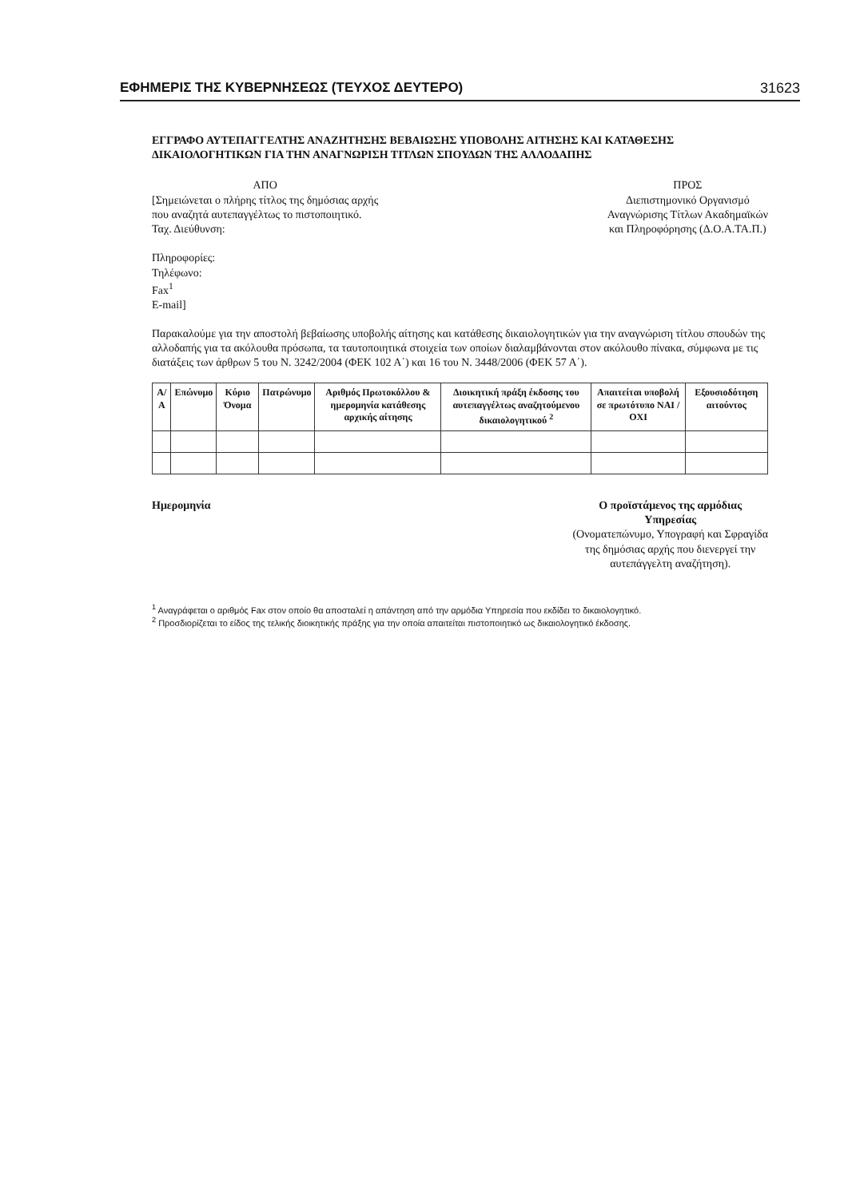ΕΦΗΜΕΡΙΣ ΤΗΣ ΚΥΒΕΡΝΗΣΕΩΣ (ΤΕΥΧΟΣ ΔΕΥΤΕΡΟ) 31623
ΕΓΓΡΑΦΟ ΑΥΤΕΠΑΓΓΕΛΤΗΣ ΑΝΑΖΗΤΗΣΗΣ ΒΕΒΑΙΩΣΗΣ ΥΠΟΒΟΛΗΣ ΑΙΤΗΣΗΣ ΚΑΙ ΚΑΤΑΘΕΣΗΣ ΔΙΚΑΙΟΛΟΓΗΤΙΚΩΝ ΓΙΑ ΤΗΝ ΑΝΑΓΝΩΡΙΣΗ ΤΙΤΛΩΝ ΣΠΟΥΔΩΝ ΤΗΣ ΑΛΛΟΔΑΠΗΣ
ΑΠΟ
[Σημειώνεται ο πλήρης τίτλος της δημόσιας αρχής
που αναζητά αυτεπαγγέλτως το πιστοποιητικό.
Ταχ. Διεύθυνση:
Πληροφορίες:
Τηλέφωνο:
Fax<sup>1</sup>
E-mail]
ΠΡΟΣ
Διεπιστημονικό Οργανισμό
Αναγνώρισης Τίτλων Ακαδημαϊκών
και Πληροφόρησης (Δ.Ο.Α.ΤΑ.Π.)
Παρακαλούμε για την αποστολή βεβαίωσης υποβολής αίτησης και κατάθεσης δικαιολογητικών για την αναγνώριση τίτλου σπουδών της αλλοδαπής για τα ακόλουθα πρόσωπα, τα ταυτοποιητικά στοιχεία των οποίων διαλαμβάνονται στον ακόλουθο πίνακα, σύμφωνα με τις διατάξεις των άρθρων 5 του Ν. 3242/2004 (ΦΕΚ 102 Α΄) και 16 του Ν. 3448/2006 (ΦΕΚ 57 Α΄).
| Α/Α | Επώνυμο | Κύριο Όνομα | Πατρώνυμο | Αριθμός Πρωτοκόλλου & ημερομηνία κατάθεσης αρχικής αίτησης | Διοικητική πράξη έκδοσης του αυτεπαγγέλτως αναζητούμενου δικαιολογητικού <sup>2</sup> | Απαιτείται υποβολή σε πρωτότυπο ΝΑΙ / ΟΧΙ | Εξουσιοδότηση αιτούντος |
| --- | --- | --- | --- | --- | --- | --- | --- |
Ημερομηνία Ο προϊστάμενος της αρμόδιας
Υπηρεσίας
(Ονοματεπώνυμο, Υπογραφή και Σφραγίδα
της δημόσιας αρχής που διενεργεί την
αυτεπάγγελτη αναζήτηση).
<sup>1</sup> Αναγράφεται ο αριθμός Fax στον οποίο θα αποσταλεί η απάντηση από την αρμόδια Υπηρεσία που εκδίδει το δικαιολογητικό.
<sup>2</sup> Προσδιορίζεται το είδος της τελικής διοικητικής πράξης για την οποία απαιτείται πιστοποιητικό ως δικαιολογητικό έκδοσης.